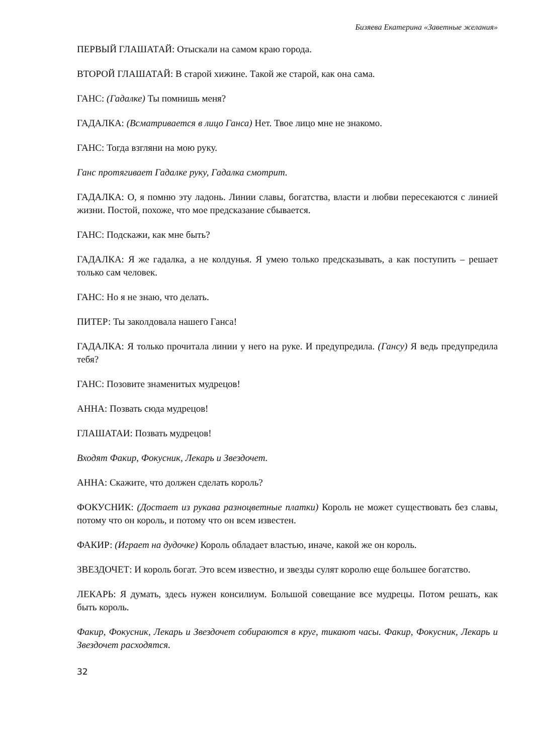Бизяева Екатерина «Заветные желания»
ПЕРВЫЙ ГЛАШАТАЙ: Отыскали на самом краю города.
ВТОРОЙ ГЛАШАТАЙ: В старой хижине. Такой же старой, как она сама.
ГАНС: (Гадалке) Ты помнишь меня?
ГАДАЛКА: (Всматривается в лицо Ганса) Нет. Твое лицо мне не знакомо.
ГАНС: Тогда взгляни на мою руку.
Ганс протягивает Гадалке руку, Гадалка смотрит.
ГАДАЛКА: О, я помню эту ладонь. Линии славы, богатства, власти и любви пересекаются с линией жизни. Постой, похоже, что мое предсказание сбывается.
ГАНС: Подскажи, как мне быть?
ГАДАЛКА: Я же гадалка, а не колдунья. Я умею только предсказывать, а как поступить – решает только сам человек.
ГАНС: Но я не знаю, что делать.
ПИТЕР: Ты заколдовала нашего Ганса!
ГАДАЛКА: Я только прочитала линии у него на руке. И предупредила. (Гансу) Я ведь предупредила тебя?
ГАНС: Позовите знаменитых мудрецов!
АННА: Позвать сюда мудрецов!
ГЛАШАТАИ: Позвать мудрецов!
Входят Факир, Фокусник, Лекарь и Звездочет.
АННА: Скажите, что должен сделать король?
ФОКУСНИК: (Достает из рукава разноцветные платки) Король не может существовать без славы, потому что он король, и потому что он всем известен.
ФАКИР: (Играет на дудочке) Король обладает властью, иначе, какой же он король.
ЗВЕЗДОЧЕТ: И король богат. Это всем известно, и звезды сулят королю еще большее богатство.
ЛЕКАРЬ: Я думать, здесь нужен консилиум. Большой совещание все мудрецы. Потом решать, как быть король.
Факир, Фокусник, Лекарь и Звездочет собираются в круг, тикают часы. Факир, Фокусник, Лекарь и Звездочет расходятся.
32